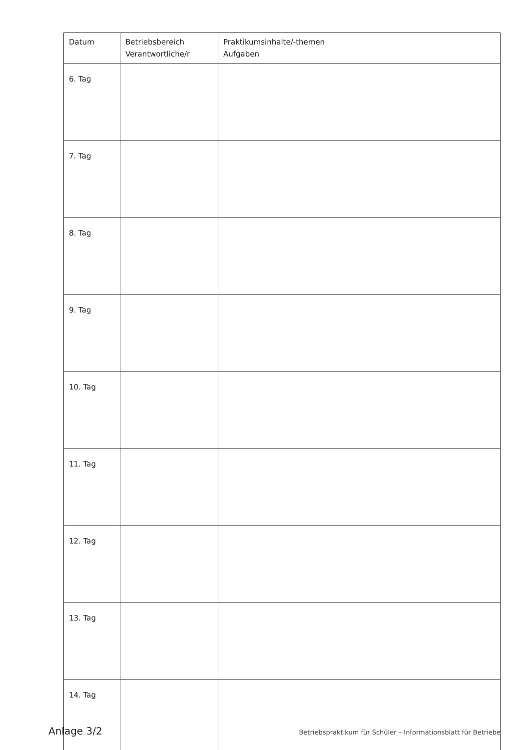| Datum | Betriebsbereich Verantwortliche/r | Praktikumsinhalte/-themen Aufgaben |
| --- | --- | --- |
| 6. Tag | | |
| 7. Tag | | |
| 8. Tag | | |
| 9. Tag | | |
| 10. Tag | | |
| 11. Tag | | |
| 12. Tag | | |
| 13. Tag | | |
| 14. Tag | | |
Anlage 3/2 Betriebspraktikum für Schüler – Informationsblatt für Betriebe